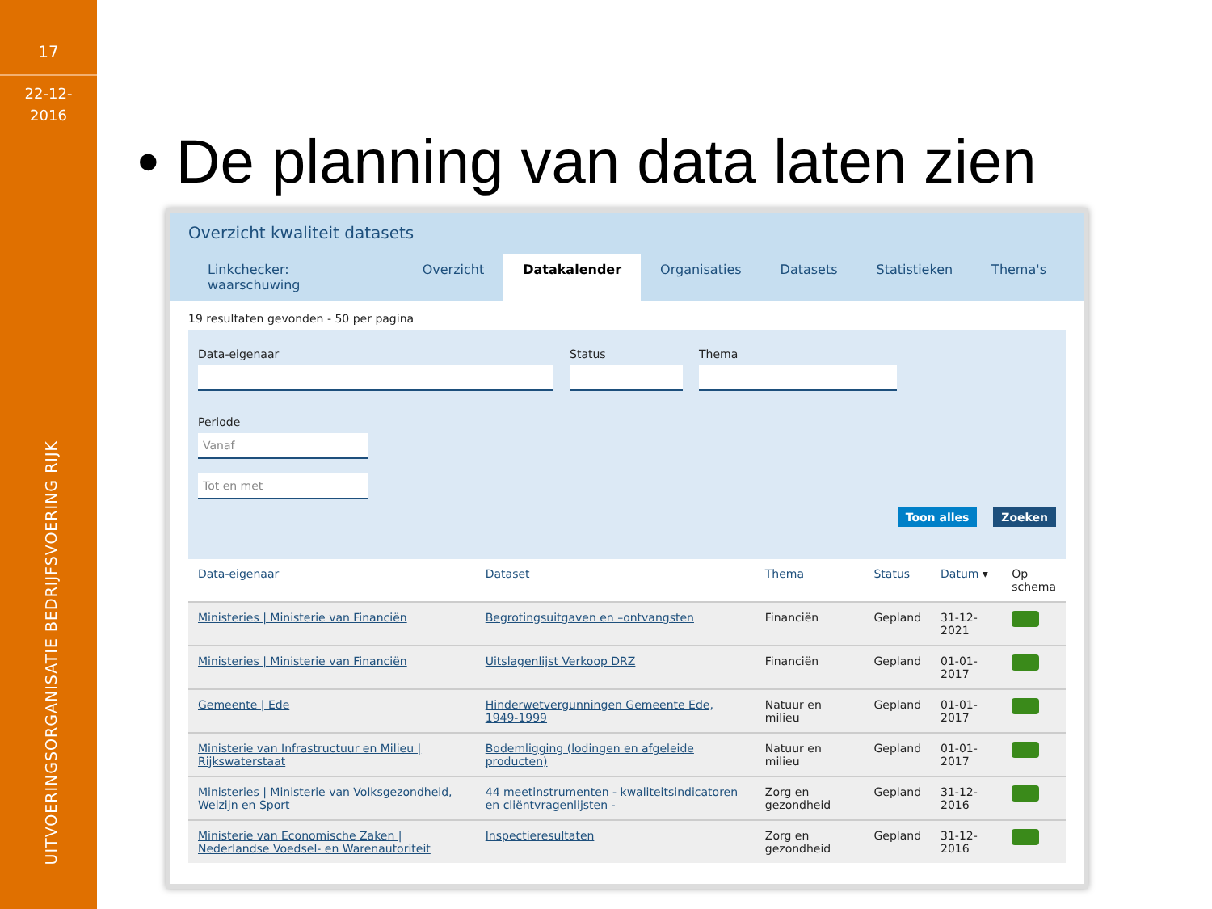17
22-12-
2016
UITVOERINGSORGANISATIE BEDRIJFSVOERING RIJK
• De planning van data laten zien
Overzicht kwaliteit datasets
Linkchecker: waarschuwing Overzicht Datakalender Organisaties Datasets Statistieken Thema's
19 resultaten gevonden - 50 per pagina
Data-eigenaar Status Thema
Periode
Vanaf
Tot en met
Toon alles Zoeken
| Data-eigenaar | Dataset | Thema | Status | Datum ▾ | Op schema |
| --- | --- | --- | --- | --- | --- |
| Ministeries / Ministerie van Financiën | Begrotingsuitgaven en –ontvangsten | Financiën | Gepland | 31-12-2021 | |
| Ministeries / Ministerie van Financiën | Uitslagenlijst Verkoop DRZ | Financiën | Gepland | 01-01-2017 | |
| Gemeente / Ede | Hinderwetvergunningen Gemeente Ede, 1949-1999 | Natuur en milieu | Gepland | 01-01-2017 | |
| Ministerie van Infrastructuur en Milieu / Rijkswaterstaat | Bodemligging (lodingen en afgeleide producten) | Natuur en milieu | Gepland | 01-01-2017 | |
| Ministeries / Ministerie van Volksgezondheid, Welzijn en Sport | 44 meetinstrumenten - kwaliteitsindicatoren en cliëntvragenlijsten - | Zorg en gezondheid | Gepland | 31-12-2016 | |
| Ministerie van Economische Zaken / Nederlandse Voedsel- en Warenautoriteit | Inspectieresultaten | Zorg en gezondheid | Gepland | 31-12-2016 | |